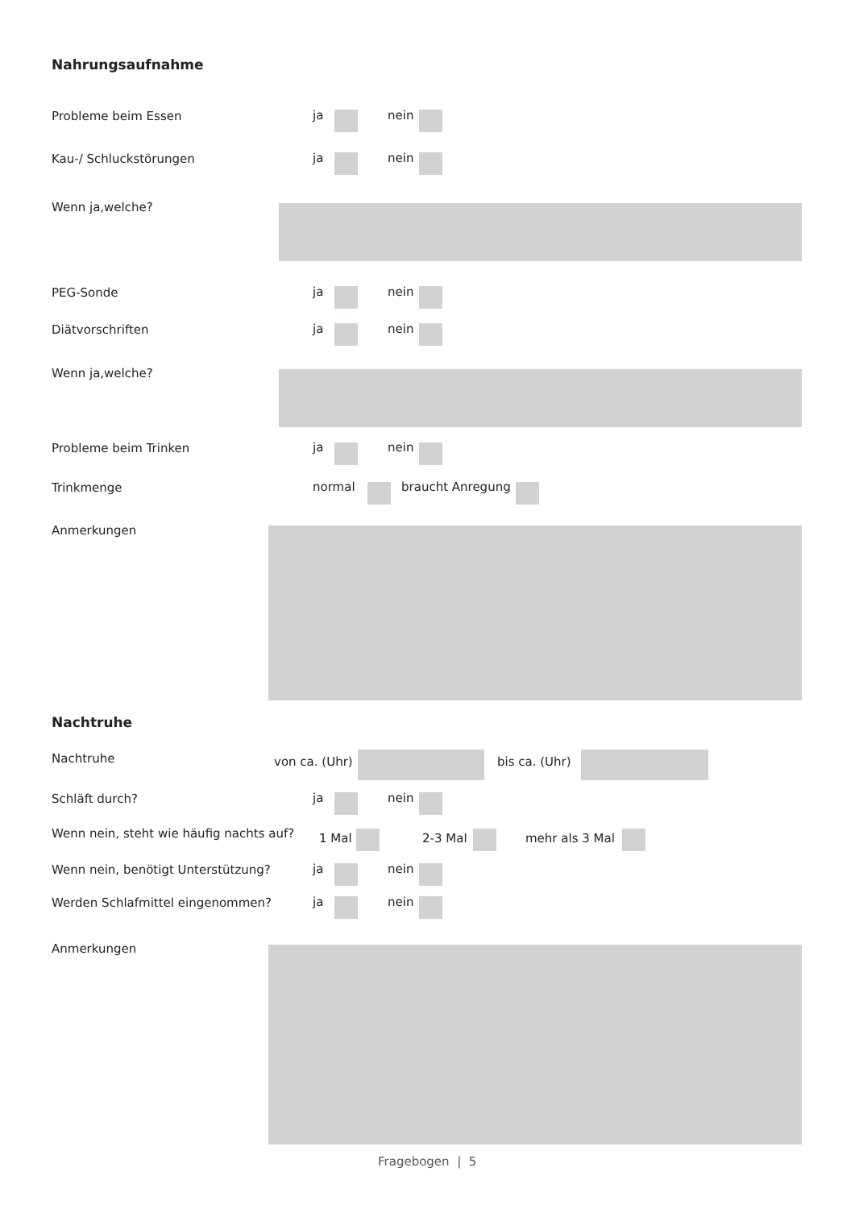Nahrungsaufnahme
Probleme beim Essen ja nein
Kau-/ Schluckstörungen ja nein
Wenn ja,welche?
PEG-Sonde ja nein
Diätvorschriften ja nein
Wenn ja,welche?
Probleme beim Trinken ja nein
Trinkmenge normal braucht Anregung
Anmerkungen
Nachtruhe
Nachtruhe von ca. (Uhr) bis ca. (Uhr)
Schläft durch? ja nein
Wenn nein, steht wie häufig nachts auf? 1 Mal 2-3 Mal mehr als 3 Mal
Wenn nein, benötigt Unterstützung? ja nein
Werden Schlafmittel eingenommen? ja nein
Anmerkungen
Fragebogen | 5